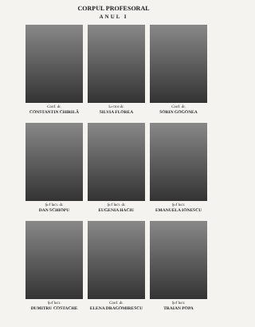CORPUL PROFESORAL
ANUL I
Conf. dr.
CONSTANTIN CHIRILĂ
Lector dr.
SILVIA FLOREA
Conf. dr.
SORIN GOGONEA
Şef lucr. dr.
DAN SCHIOPU
Şef lucr. dr.
EUGENIA HACIU
Şef lucr.
EMANUELA IONESCU
Şef lucr.
DUMITRU COSTACHE
Conf. dr.
ELENA DRAGOMIRESCU
Şef lucr.
TRAIAN POPA